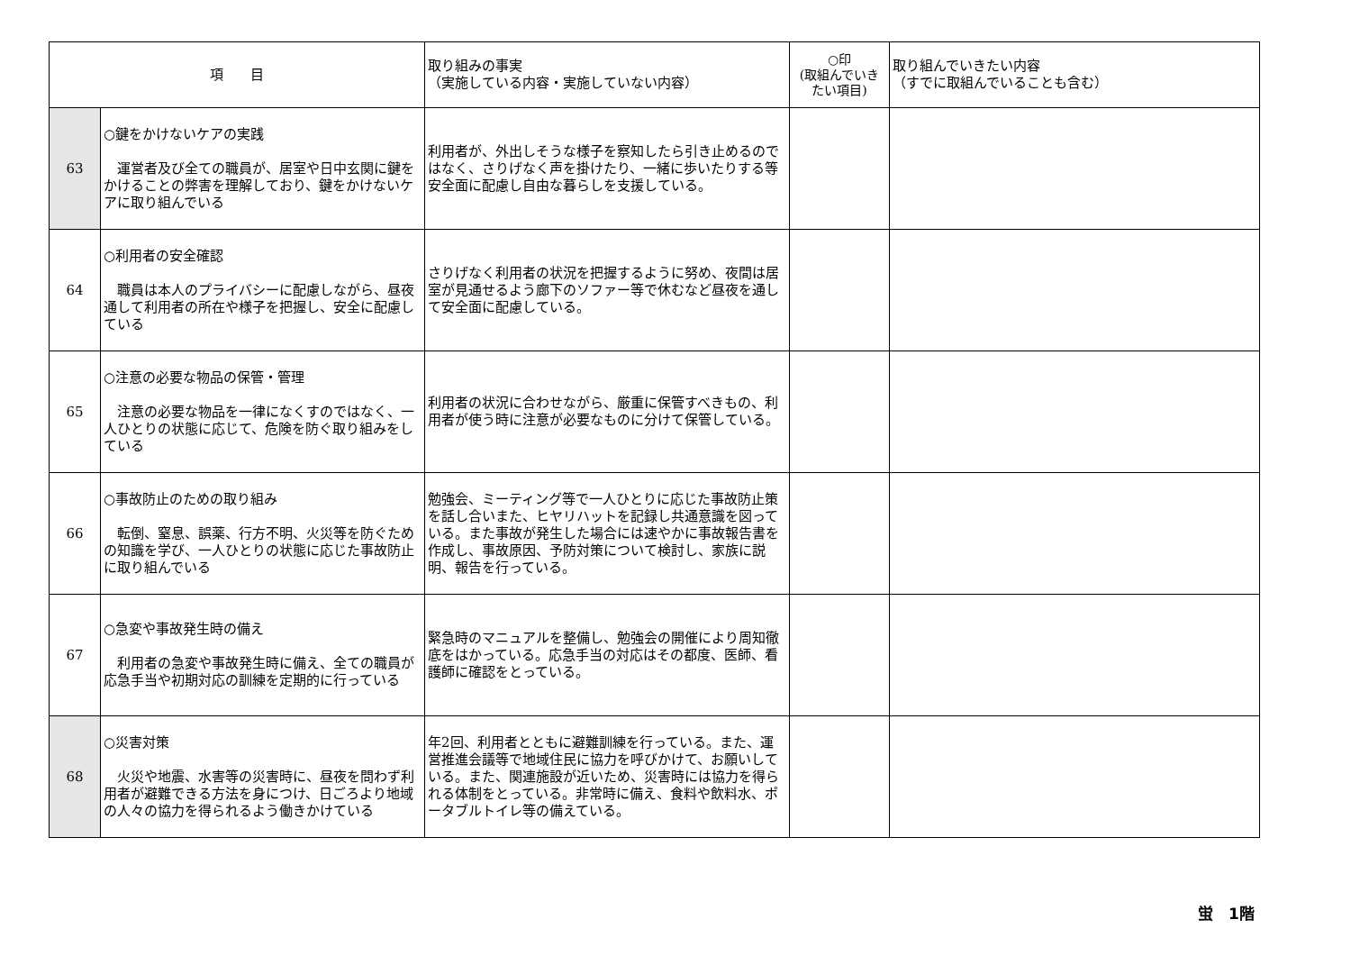| 項 目 | | 取り組みの事実 （実施している内容・実施していない内容） | ○印 (取組んでいき たい項目) | 取り組んでいきたい内容 （すでに取組んでいることも含む） |
| --- | --- | --- | --- | --- |
| 63 | ○鍵をかけないケアの実践 運営者及び全ての職員が、居室や日中玄関に鍵をかけることの弊害を理解しており、鍵をかけないケアに取り組んでいる | 利用者が、外出しそうな様子を察知したら引き止めるのではなく、さりげなく声を掛けたり、一緒に歩いたりする等安全面に配慮し自由な暮らしを支援している。 | | |
| 64 | ○利用者の安全確認 職員は本人のプライバシーに配慮しながら、昼夜通して利用者の所在や様子を把握し、安全に配慮している | さりげなく利用者の状況を把握するように努め、夜間は居室が見通せるよう廊下のソファー等で休むなど昼夜を通して安全面に配慮している。 | | |
| 65 | ○注意の必要な物品の保管・管理 注意の必要な物品を一律になくすのではなく、一人ひとりの状態に応じて、危険を防ぐ取り組みをしている | 利用者の状況に合わせながら、厳重に保管すべきもの、利用者が使う時に注意が必要なものに分けて保管している。 | | |
| 66 | ○事故防止のための取り組み 転倒、窒息、誤薬、行方不明、火災等を防ぐための知識を学び、一人ひとりの状態に応じた事故防止に取り組んでいる | 勉強会、ミーティング等で一人ひとりに応じた事故防止策を話し合いまた、ヒヤリハットを記録し共通意識を図っている。また事故が発生した場合には速やかに事故報告書を作成し、事故原因、予防対策について検討し、家族に説明、報告を行っている。 | | |
| 67 | ○急変や事故発生時の備え 利用者の急変や事故発生時に備え、全ての職員が応急手当や初期対応の訓練を定期的に行っている | 緊急時のマニュアルを整備し、勉強会の開催により周知徹底をはかっている。応急手当の対応はその都度、医師、看護師に確認をとっている。 | | |
| 68 | ○災害対策 火災や地震、水害等の災害時に、昼夜を問わず利用者が避難できる方法を身につけ、日ごろより地域の人々の協力を得られるよう働きかけている | 年2回、利用者とともに避難訓練を行っている。また、運営推進会議等で地域住民に協力を呼びかけて、お願いしている。また、関連施設が近いため、災害時には協力を得られる体制をとっている。非常時に備え、食料や飲料水、ポータブルトイレ等の備えている。 | | |
蛍　1階